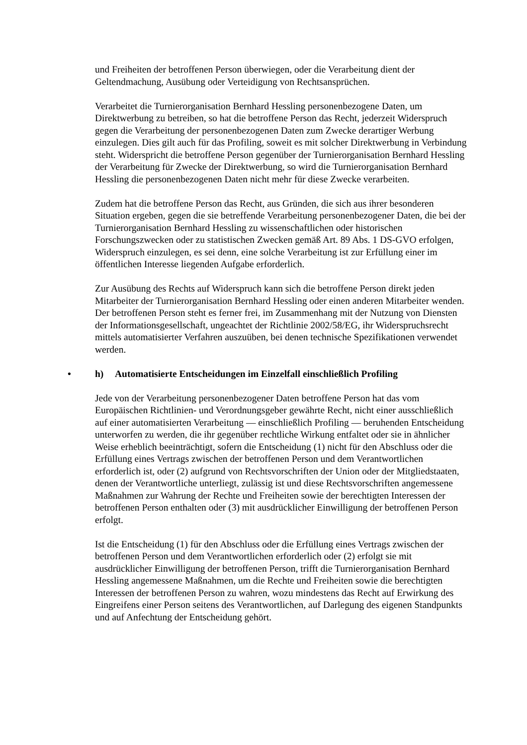und Freiheiten der betroffenen Person überwiegen, oder die Verarbeitung dient der Geltendmachung, Ausübung oder Verteidigung von Rechtsansprüchen.
Verarbeitet die Turnierorganisation Bernhard Hessling personenbezogene Daten, um Direktwerbung zu betreiben, so hat die betroffene Person das Recht, jederzeit Widerspruch gegen die Verarbeitung der personenbezogenen Daten zum Zwecke derartiger Werbung einzulegen. Dies gilt auch für das Profiling, soweit es mit solcher Direktwerbung in Verbindung steht. Widerspricht die betroffene Person gegenüber der Turnierorganisation Bernhard Hessling der Verarbeitung für Zwecke der Direktwerbung, so wird die Turnierorganisation Bernhard Hessling die personenbezogenen Daten nicht mehr für diese Zwecke verarbeiten.
Zudem hat die betroffene Person das Recht, aus Gründen, die sich aus ihrer besonderen Situation ergeben, gegen die sie betreffende Verarbeitung personenbezogener Daten, die bei der Turnierorganisation Bernhard Hessling zu wissenschaftlichen oder historischen Forschungszwecken oder zu statistischen Zwecken gemäß Art. 89 Abs. 1 DS-GVO erfolgen, Widerspruch einzulegen, es sei denn, eine solche Verarbeitung ist zur Erfüllung einer im öffentlichen Interesse liegenden Aufgabe erforderlich.
Zur Ausübung des Rechts auf Widerspruch kann sich die betroffene Person direkt jeden Mitarbeiter der Turnierorganisation Bernhard Hessling oder einen anderen Mitarbeiter wenden. Der betroffenen Person steht es ferner frei, im Zusammenhang mit der Nutzung von Diensten der Informationsgesellschaft, ungeachtet der Richtlinie 2002/58/EG, ihr Widerspruchsrecht mittels automatisierter Verfahren auszuüben, bei denen technische Spezifikationen verwendet werden.
• h) Automatisierte Entscheidungen im Einzelfall einschließlich Profiling
Jede von der Verarbeitung personenbezogener Daten betroffene Person hat das vom Europäischen Richtlinien- und Verordnungsgeber gewährte Recht, nicht einer ausschließlich auf einer automatisierten Verarbeitung — einschließlich Profiling — beruhenden Entscheidung unterworfen zu werden, die ihr gegenüber rechtliche Wirkung entfaltet oder sie in ähnlicher Weise erheblich beeinträchtigt, sofern die Entscheidung (1) nicht für den Abschluss oder die Erfüllung eines Vertrags zwischen der betroffenen Person und dem Verantwortlichen erforderlich ist, oder (2) aufgrund von Rechtsvorschriften der Union oder der Mitgliedstaaten, denen der Verantwortliche unterliegt, zulässig ist und diese Rechtsvorschriften angemessene Maßnahmen zur Wahrung der Rechte und Freiheiten sowie der berechtigten Interessen der betroffenen Person enthalten oder (3) mit ausdrücklicher Einwilligung der betroffenen Person erfolgt.
Ist die Entscheidung (1) für den Abschluss oder die Erfüllung eines Vertrags zwischen der betroffenen Person und dem Verantwortlichen erforderlich oder (2) erfolgt sie mit ausdrücklicher Einwilligung der betroffenen Person, trifft die Turnierorganisation Bernhard Hessling angemessene Maßnahmen, um die Rechte und Freiheiten sowie die berechtigten Interessen der betroffenen Person zu wahren, wozu mindestens das Recht auf Erwirkung des Eingreifens einer Person seitens des Verantwortlichen, auf Darlegung des eigenen Standpunkts und auf Anfechtung der Entscheidung gehört.